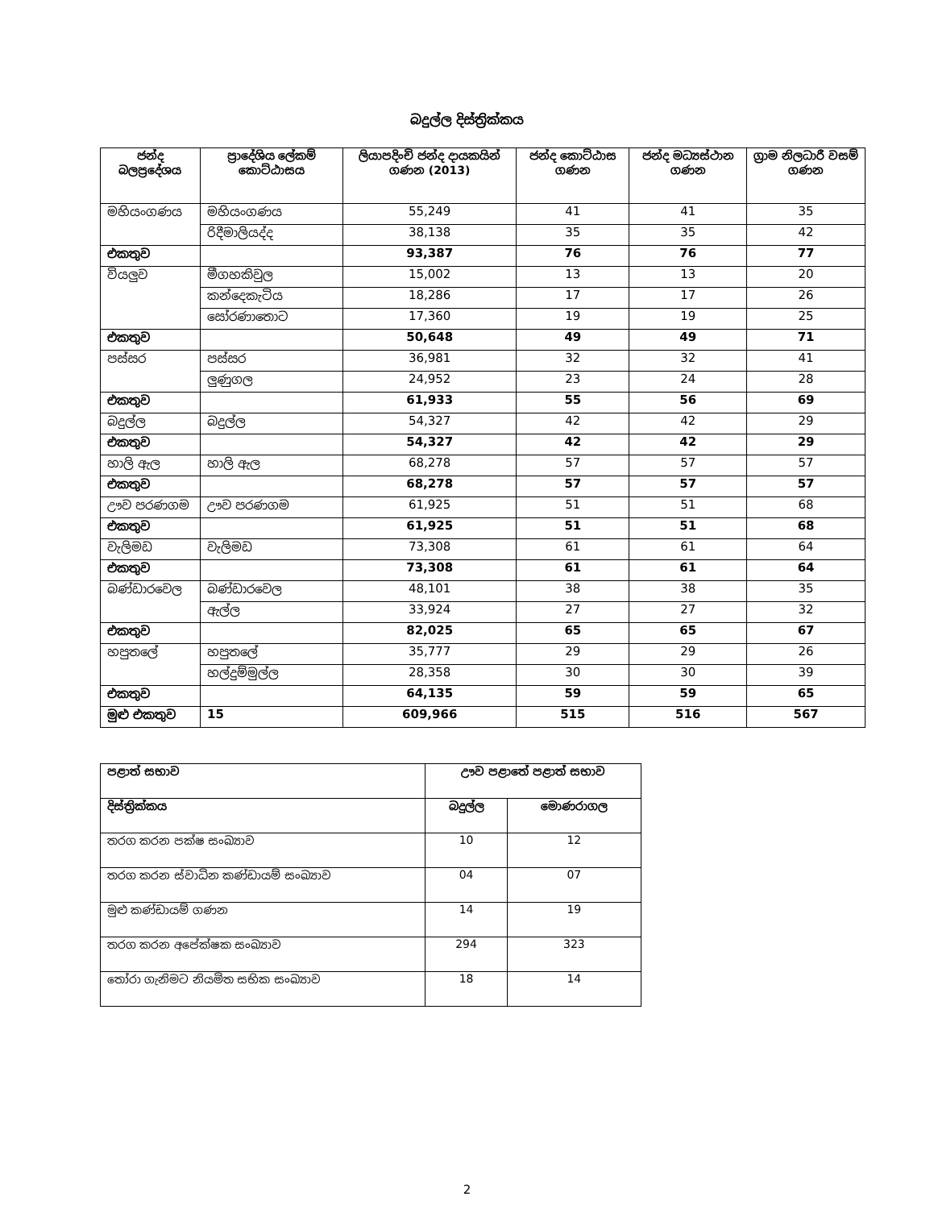බදුල්ල දිස්ත්‍රික්කය
| ජන්ද බලප්‍රදේශය | ප්‍රාදේශිය ලේකම් කොට්ඨාසය | ලියාපදිංචි ජන්ද දායකයින් ගණන (2013) | ජන්ද කොට්ඨාස ගණන | ජන්ද මධ්‍යස්ථාන ගණන | ග්‍රාම නිලධාරී වසම් ගණන |
| --- | --- | --- | --- | --- | --- |
| මහියංගණය | මහියංගණය | 55,249 | 41 | 41 | 35 |
| | රිදීමාලියද්ද | 38,138 | 35 | 35 | 42 |
| එකතුව | | 93,387 | 76 | 76 | 77 |
| වියලුව | මීගහකිවුල | 15,002 | 13 | 13 | 20 |
| | කන්දෙකැටිය | 18,286 | 17 | 17 | 26 |
| | සෝරණාතොට | 17,360 | 19 | 19 | 25 |
| එකතුව | | 50,648 | 49 | 49 | 71 |
| පස්සර | පස්සර | 36,981 | 32 | 32 | 41 |
| | ලුණුගල | 24,952 | 23 | 24 | 28 |
| එකතුව | | 61,933 | 55 | 56 | 69 |
| බදුල්ල | බදුල්ල | 54,327 | 42 | 42 | 29 |
| එකතුව | | 54,327 | 42 | 42 | 29 |
| හාලි ඇල | හාලි ඇල | 68,278 | 57 | 57 | 57 |
| එකතුව | | 68,278 | 57 | 57 | 57 |
| ඌව පරණගම | ඌව පරණගම | 61,925 | 51 | 51 | 68 |
| එකතුව | | 61,925 | 51 | 51 | 68 |
| වැලිමඩ | වැලිමඩ | 73,308 | 61 | 61 | 64 |
| එකතුව | | 73,308 | 61 | 61 | 64 |
| බණ්ඩාරවෙල | බණ්ඩාරවෙල | 48,101 | 38 | 38 | 35 |
| | ඇල්ල | 33,924 | 27 | 27 | 32 |
| එකතුව | | 82,025 | 65 | 65 | 67 |
| හපුතලේ | හපුතලේ | 35,777 | 29 | 29 | 26 |
| | හල්දුම්මුල්ල | 28,358 | 30 | 30 | 39 |
| එකතුව | | 64,135 | 59 | 59 | 65 |
| මුළු එකතුව | 15 | 609,966 | 515 | 516 | 567 |
| පළාත් සභාව | ඌව පළාතේ පළාත් සභාව | |
| --- | --- | --- |
| දිස්ත්‍රික්කය | බදුල්ල | මොණරාගල |
| තරග කරන පක්ෂ සංඛ්‍යාව | 10 | 12 |
| තරග කරන ස්වාධින කණ්ඩායම් සංඛ්‍යාව | 04 | 07 |
| මුළු කණ්ඩායම් ගණන | 14 | 19 |
| තරග කරන අපේක්ෂක සංඛ්‍යාව | 294 | 323 |
| තෝරා ගැනිමට නියමිත සභික සංඛ්‍යාව | 18 | 14 |
2